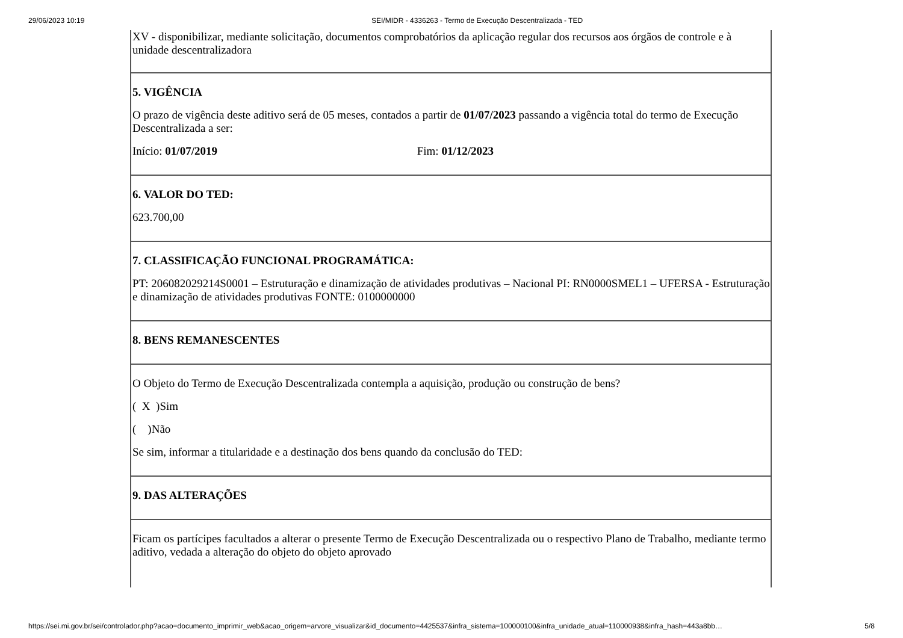29/06/2023 10:19 SEI/MIDR - 4336263 - Termo de Execução Descentralizada - TED
| XV - disponibilizar, mediante solicitação, documentos comprobatórios da aplicação regular dos recursos aos órgãos de controle e à unidade descentralizadora |
| 5. VIGÊNCIA O prazo de vigência deste aditivo será de 05 meses, contados a partir de 01/07/2023 passando a vigência total do termo de Execução Descentralizada a ser: Início: 01/07/2019 Fim: 01/12/2023 |
| 6. VALOR DO TED: 623.700,00 |
| 7. CLASSIFICAÇÃO FUNCIONAL PROGRAMÁTICA: PT: 206082029214S0001 – Estruturação e dinamização de atividades produtivas – Nacional PI: RN0000SMEL1 – UFERSA - Estruturação e dinamização de atividades produtivas FONTE: 0100000000 |
| 8. BENS REMANESCENTES |
| O Objeto do Termo de Execução Descentralizada contempla a aquisição, produção ou construção de bens? ( X )Sim ( )Não Se sim, informar a titularidade e a destinação dos bens quando da conclusão do TED: |
| 9. DAS ALTERAÇÕES |
| Ficam os partícipes facultados a alterar o presente Termo de Execução Descentralizada ou o respectivo Plano de Trabalho, mediante termo aditivo, vedada a alteração do objeto do objeto aprovado |
https://sei.mi.gov.br/sei/controlador.php?acao=documento_imprimir_web&acao_origem=arvore_visualizar&id_documento=4425537&infra_sistema=100000100&infra_unidade_atual=110000938&infra_hash=443a8bb… 5/8